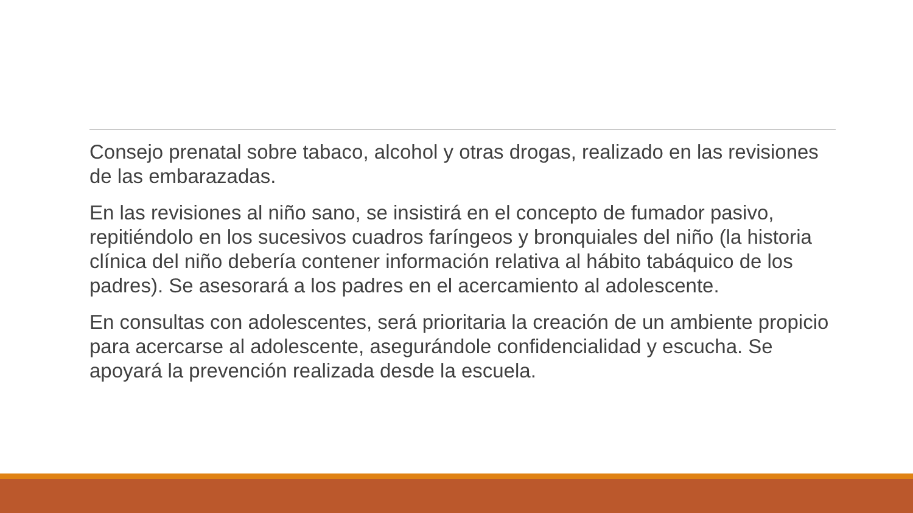Consejo prenatal sobre tabaco, alcohol y otras drogas, realizado en las revisiones de las embarazadas.
En las revisiones al niño sano, se insistirá en el concepto de fumador pasivo, repitiéndolo en los sucesivos cuadros faríngeos y bronquiales del niño (la historia clínica del niño debería contener información relativa al hábito tabáquico de los padres). Se asesorará a los padres en el acercamiento al adolescente.
En consultas con adolescentes, será prioritaria la creación de un ambiente propicio para acercarse al adolescente, asegurándole confidencialidad y escucha. Se apoyará la prevención realizada desde la escuela.